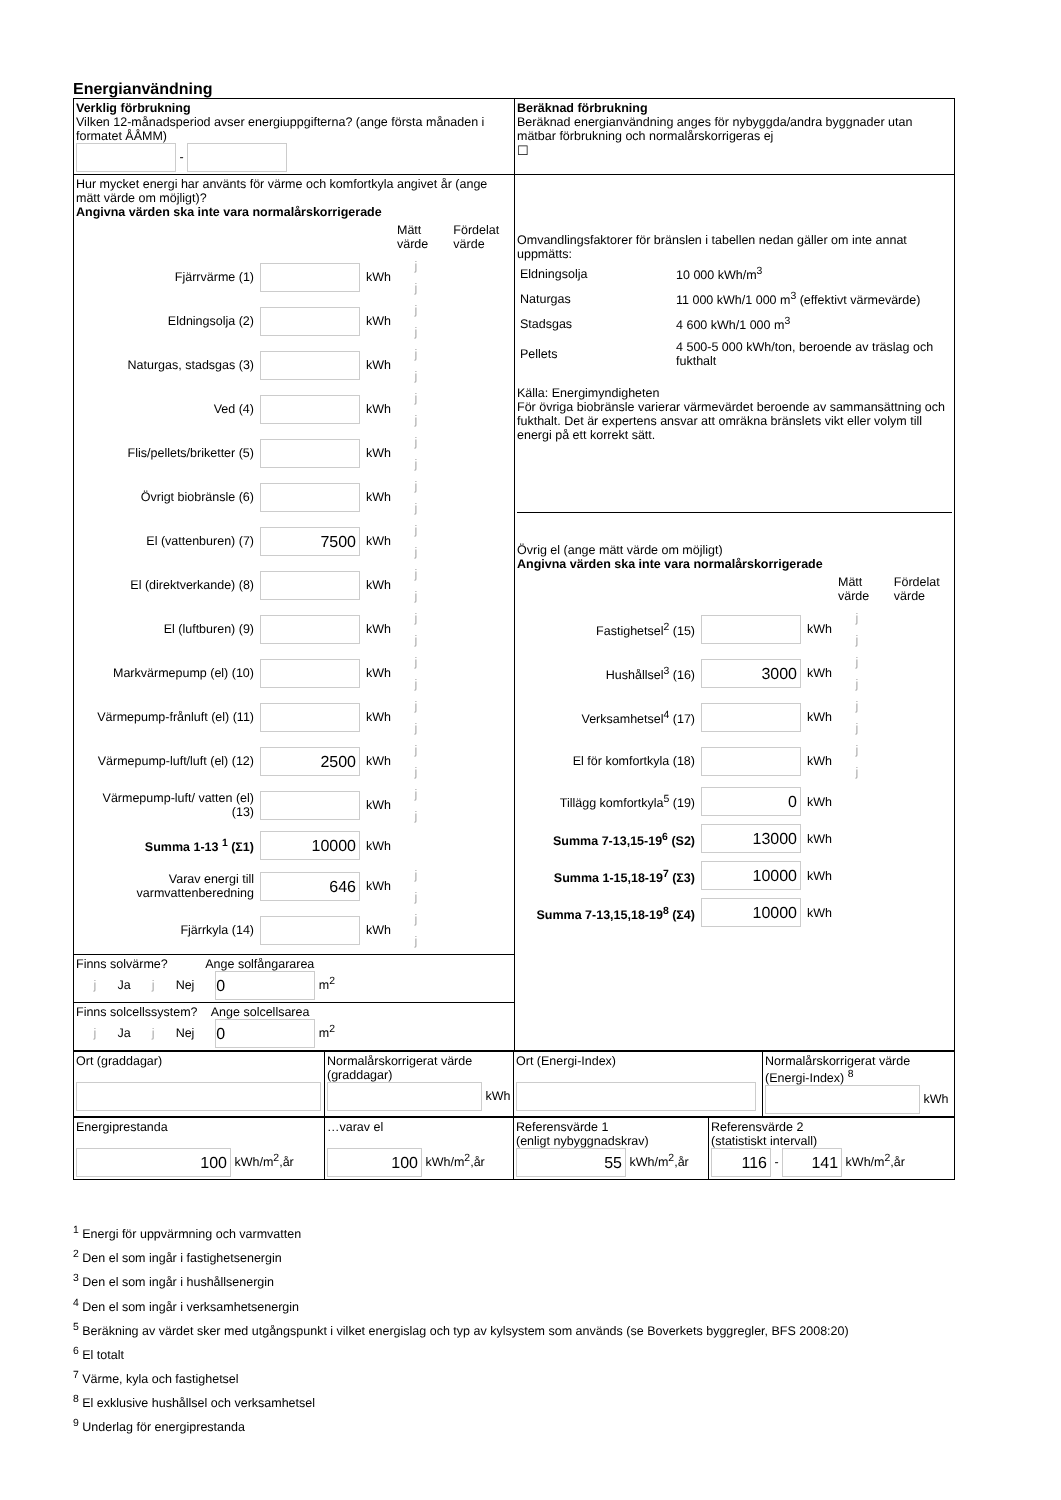Energianvändning
| Verklig förbrukning Vilken 12-månadsperiod avser energiuppgifterna? (ange första månaden i formatet ÅÅMM) - | Beräknad förbrukning Beräknad energianvändning anges för nybyggda/andra byggnader utan mätbar förbrukning och normalårskorrigeras ej ☐ |
| Hur mycket energi har använts för värme och komfortkyla angivet år (ange mätt värde om möjligt)? Angivna värden ska inte vara normalårskorrigerade / / / / Mätt värde / Fördelat värde / / Fjärrvärme (1) / / kWh / j / j / / Eldningsolja (2) / / kWh / j / j / / Naturgas, stadsgas (3) / / kWh / j / j / / Ved (4) / / kWh / j / j / / Flis/pellets/briketter (5) / / kWh / j / j / / Övrigt biobränsle (6) / / kWh / j / j / / El (vattenburen) (7) / 7500 / kWh / j / j / / El (direktverkande) (8) / / kWh / j / j / / El (luftburen) (9) / / kWh / j / j / / Markvärmepump (el) (10) / / kWh / j / j / / Värmepump-frånluft (el) (11) / / kWh / j / j / / Värmepump-luft/luft (el) (12) / 2500 / kWh / j / j / / Värmepump-luft/ vatten (el) (13) / / kWh / j / j / / Summa 1-13 <sup>1</sup> (Σ1) / 10000 / kWh / / / / Varav energi till varmvattenberedning / 646 / kWh / j / j / / Fjärrkyla (14) / / kWh / j / j / | Omvandlingsfaktorer för bränslen i tabellen nedan gäller om inte annat uppmätts: / Eldningsolja / 10 000 kWh/m<sup>3</sup> / / Naturgas / 11 000 kWh/1 000 m<sup>3</sup> (effektivt värmevärde) / / Stadsgas / 4 600 kWh/1 000 m<sup>3</sup> / / Pellets / 4 500-5 000 kWh/ton, beroende av träslag och fukthalt / Källa: Energimyndigheten För övriga biobränsle varierar värmevärdet beroende av sammansättning och fukthalt. Det är expertens ansvar att omräkna bränslets vikt eller volym till energi på ett korrekt sätt. Övrig el (ange mätt värde om möjligt) Angivna värden ska inte vara normalårskorrigerade / / / / Mätt värde / Fördelat värde / / Fastighetsel<sup>2</sup> (15) / / kWh / j / j / / Hushållsel<sup>3</sup> (16) / 3000 / kWh / j / j / / Verksamhetsel<sup>4</sup> (17) / / kWh / j / j / / El för komfortkyla (18) / / kWh / j / j / / Tillägg komfortkyla<sup>5</sup> (19) / 0 / kWh / / / / Summa 7-13,15-19<sup>6</sup> (S2) / 13000 / kWh / / / / Summa 1-15,18-19<sup>7</sup> (Σ3) / 10000 / kWh / / / / Summa 7-13,15,18-19<sup>8</sup> (Σ4) / 10000 / kWh / / / |
| Finns solvärme? Ange solfångararea j Ja j Nej 0 m<sup>2</sup> | |
| Finns solcellssystem? Ange solcellsarea j Ja j Nej 0 m<sup>2</sup> | |
| Ort (graddagar) | Normalårskorrigerat värde (graddagar) kWh | Ort (Energi-Index) | Normalårskorrigerat värde (Energi-Index) <sup>8</sup> kWh |
| Energiprestanda 100 kWh/m<sup>2</sup>,år | …varav el 100 kWh/m<sup>2</sup>,år | Referensvärde 1 (enligt nybyggnadskrav) 55 kWh/m<sup>2</sup>,år | Referensvärde 2 (statistiskt intervall) 116 - 141 kWh/m<sup>2</sup>,år |
<sup>1</sup> Energi för uppvärmning och varmvatten
<sup>2</sup> Den el som ingår i fastighetsenergin
<sup>3</sup> Den el som ingår i hushållsenergin
<sup>4</sup> Den el som ingår i verksamhetsenergin
<sup>5</sup> Beräkning av värdet sker med utgångspunkt i vilket energislag och typ av kylsystem som används (se Boverkets byggregler, BFS 2008:20)
<sup>6</sup> El totalt
<sup>7</sup> Värme, kyla och fastighetsel
<sup>8</sup> El exklusive hushållsel och verksamhetsel
<sup>9</sup> Underlag för energiprestanda